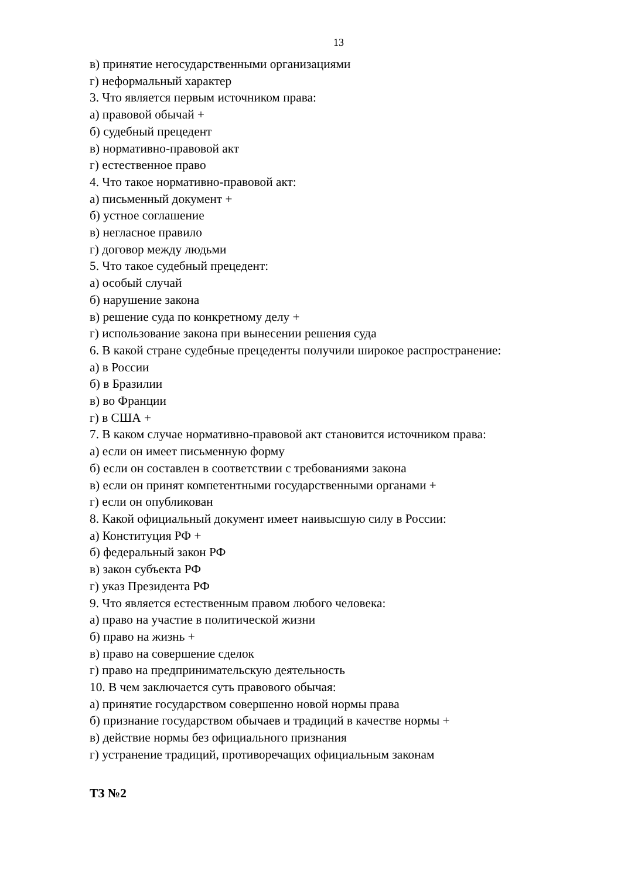13
в) принятие негосударственными организациями
г) неформальный характер
3. Что является первым источником права:
а) правовой обычай +
б) судебный прецедент
в) нормативно-правовой акт
г) естественное право
4. Что такое нормативно-правовой акт:
а) письменный документ +
б) устное соглашение
в) негласное правило
г) договор между людьми
5. Что такое судебный прецедент:
а) особый случай
б) нарушение закона
в) решение суда по конкретному делу +
г) использование закона при вынесении решения суда
6. В какой стране судебные прецеденты получили широкое распространение:
а) в России
б) в Бразилии
в) во Франции
г) в США +
7. В каком случае нормативно-правовой акт становится источником права:
а) если он имеет письменную форму
б) если он составлен в соответствии с требованиями закона
в) если он принят компетентными государственными органами +
г) если он опубликован
8. Какой официальный документ имеет наивысшую силу в России:
а) Конституция РФ +
б) федеральный закон РФ
в) закон субъекта РФ
г) указ Президента РФ
9. Что является естественным правом любого человека:
а) право на участие в политической жизни
б) право на жизнь +
в) право на совершение сделок
г) право на предпринимательскую деятельность
10. В чем заключается суть правового обычая:
а) принятие государством совершенно новой нормы права
б) признание государством обычаев и традиций в качестве нормы +
в) действие нормы без официального признания
г) устранение традиций, противоречащих официальным законам
ТЗ №2